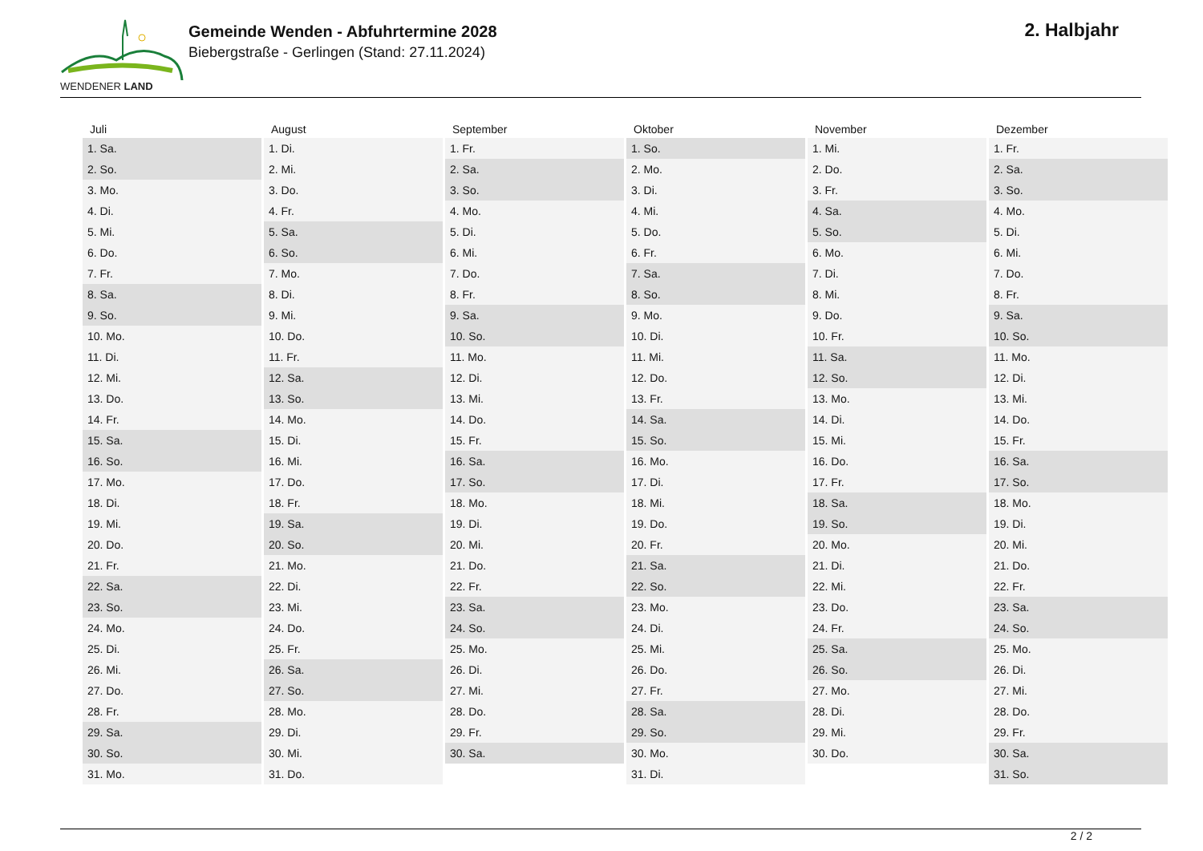WENDENER LAND
Gemeinde Wenden - Abfuhrtermine 2028
Biebergstraße - Gerlingen (Stand: 27.11.2024)
2. Halbjahr
| Juli | August | September | Oktober | November | Dezember |
| --- | --- | --- | --- | --- | --- |
| 1. Sa. | 1. Di. | 1. Fr. | 1. So. | 1. Mi. | 1. Fr. |
| 2. So. | 2. Mi. | 2. Sa. | 2. Mo. | 2. Do. | 2. Sa. |
| 3. Mo. | 3. Do. | 3. So. | 3. Di. | 3. Fr. | 3. So. |
| 4. Di. | 4. Fr. | 4. Mo. | 4. Mi. | 4. Sa. | 4. Mo. |
| 5. Mi. | 5. Sa. | 5. Di. | 5. Do. | 5. So. | 5. Di. |
| 6. Do. | 6. So. | 6. Mi. | 6. Fr. | 6. Mo. | 6. Mi. |
| 7. Fr. | 7. Mo. | 7. Do. | 7. Sa. | 7. Di. | 7. Do. |
| 8. Sa. | 8. Di. | 8. Fr. | 8. So. | 8. Mi. | 8. Fr. |
| 9. So. | 9. Mi. | 9. Sa. | 9. Mo. | 9. Do. | 9. Sa. |
| 10. Mo. | 10. Do. | 10. So. | 10. Di. | 10. Fr. | 10. So. |
| 11. Di. | 11. Fr. | 11. Mo. | 11. Mi. | 11. Sa. | 11. Mo. |
| 12. Mi. | 12. Sa. | 12. Di. | 12. Do. | 12. So. | 12. Di. |
| 13. Do. | 13. So. | 13. Mi. | 13. Fr. | 13. Mo. | 13. Mi. |
| 14. Fr. | 14. Mo. | 14. Do. | 14. Sa. | 14. Di. | 14. Do. |
| 15. Sa. | 15. Di. | 15. Fr. | 15. So. | 15. Mi. | 15. Fr. |
| 16. So. | 16. Mi. | 16. Sa. | 16. Mo. | 16. Do. | 16. Sa. |
| 17. Mo. | 17. Do. | 17. So. | 17. Di. | 17. Fr. | 17. So. |
| 18. Di. | 18. Fr. | 18. Mo. | 18. Mi. | 18. Sa. | 18. Mo. |
| 19. Mi. | 19. Sa. | 19. Di. | 19. Do. | 19. So. | 19. Di. |
| 20. Do. | 20. So. | 20. Mi. | 20. Fr. | 20. Mo. | 20. Mi. |
| 21. Fr. | 21. Mo. | 21. Do. | 21. Sa. | 21. Di. | 21. Do. |
| 22. Sa. | 22. Di. | 22. Fr. | 22. So. | 22. Mi. | 22. Fr. |
| 23. So. | 23. Mi. | 23. Sa. | 23. Mo. | 23. Do. | 23. Sa. |
| 24. Mo. | 24. Do. | 24. So. | 24. Di. | 24. Fr. | 24. So. |
| 25. Di. | 25. Fr. | 25. Mo. | 25. Mi. | 25. Sa. | 25. Mo. |
| 26. Mi. | 26. Sa. | 26. Di. | 26. Do. | 26. So. | 26. Di. |
| 27. Do. | 27. So. | 27. Mi. | 27. Fr. | 27. Mo. | 27. Mi. |
| 28. Fr. | 28. Mo. | 28. Do. | 28. Sa. | 28. Di. | 28. Do. |
| 29. Sa. | 29. Di. | 29. Fr. | 29. So. | 29. Mi. | 29. Fr. |
| 30. So. | 30. Mi. | 30. Sa. | 30. Mo. | 30. Do. | 30. Sa. |
| 31. Mo. | 31. Do. | | 31. Di. | | 31. So. |
2 / 2